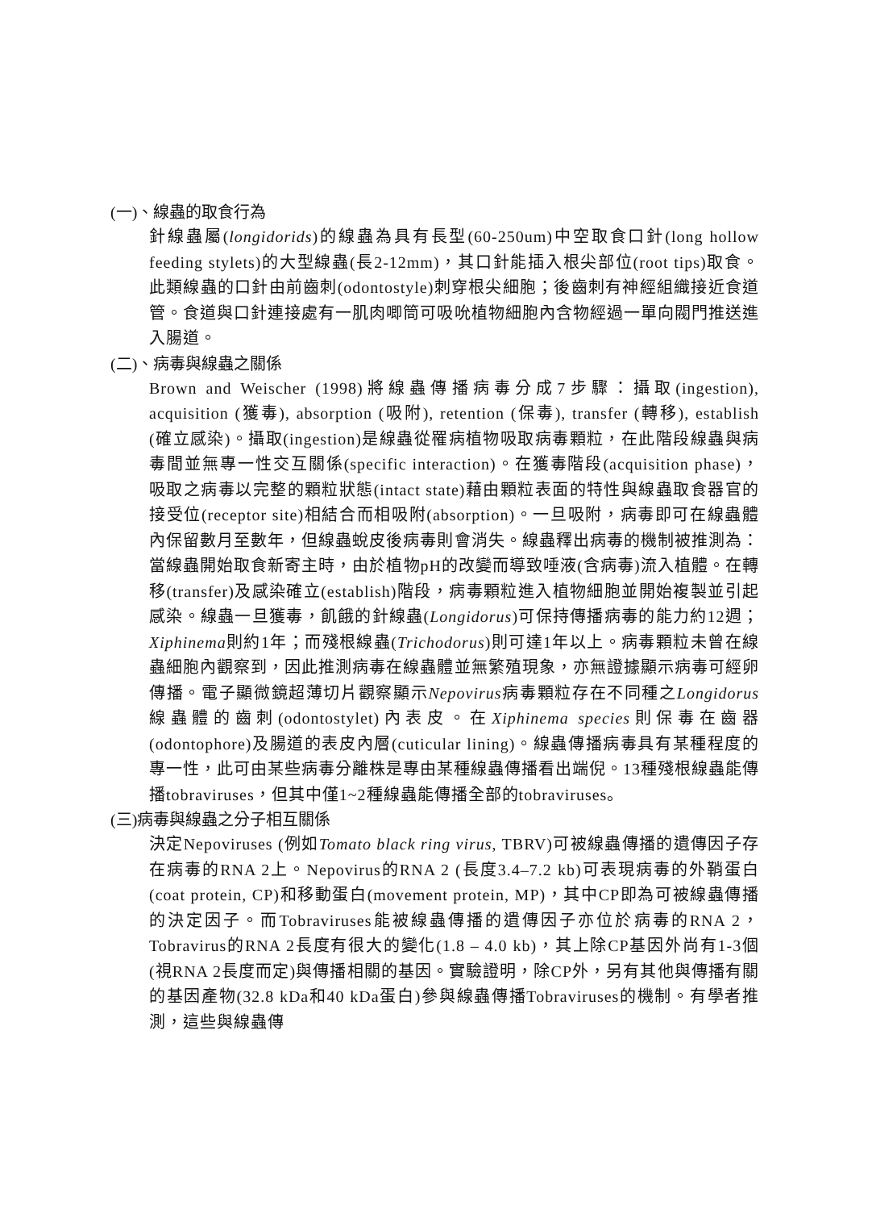(一)、線蟲的取食行為
針線蟲屬(longidorids)的線蟲為具有長型(60-250um)中空取食口針(long hollow feeding stylets)的大型線蟲(長2-12mm)，其口針能插入根尖部位(root tips)取食。此類線蟲的口針由前齒刺(odontostyle)刺穿根尖細胞；後齒刺有神經組織接近食道管。食道與口針連接處有一肌肉唧筒可吸吮植物細胞內含物經過一單向閥門推送進入腸道。
(二)、病毒與線蟲之關係
Brown and Weischer (1998)將線蟲傳播病毒分成7步驟：攝取(ingestion), acquisition (獲毒), absorption (吸附), retention (保毒), transfer (轉移), establish (確立感染)。攝取(ingestion)是線蟲從罹病植物吸取病毒顆粒，在此階段線蟲與病毒間並無專一性交互關係(specific interaction)。在獲毒階段(acquisition phase)，吸取之病毒以完整的顆粒狀態(intact state)藉由顆粒表面的特性與線蟲取食器官的接受位(receptor site)相結合而相吸附(absorption)。一旦吸附，病毒即可在線蟲體內保留數月至數年，但線蟲蛻皮後病毒則會消失。線蟲釋出病毒的機制被推測為：當線蟲開始取食新寄主時，由於植物pH的改變而導致唾液(含病毒)流入植體。在轉移(transfer)及感染確立(establish)階段，病毒顆粒進入植物細胞並開始複製並引起感染。線蟲一旦獲毒，飢餓的針線蟲(Longidorus)可保持傳播病毒的能力約12週； Xiphinema則約1年；而殘根線蟲(Trichodorus)則可達1年以上。病毒顆粒未曾在線蟲細胞內觀察到，因此推測病毒在線蟲體並無繁殖現象，亦無證據顯示病毒可經卵傳播。電子顯微鏡超薄切片觀察顯示Nepovirus病毒顆粒存在不同種之Longidorus線蟲體的齒刺(odontostylet)內表皮。在Xiphinema species則保毒在齒器(odontophore)及腸道的表皮內層(cuticular lining)。線蟲傳播病毒具有某種程度的專一性，此可由某些病毒分離株是專由某種線蟲傳播看出端倪。13種殘根線蟲能傳播tobraviruses，但其中僅1~2種線蟲能傳播全部的tobraviruses。
(三)病毒與線蟲之分子相互關係
決定Nepoviruses (例如Tomato black ring virus, TBRV)可被線蟲傳播的遺傳因子存在病毒的RNA 2上。Nepovirus的RNA 2 (長度3.4–7.2 kb)可表現病毒的外鞘蛋白(coat protein, CP)和移動蛋白(movement protein, MP)，其中CP即為可被線蟲傳播的決定因子。而Tobraviruses能被線蟲傳播的遺傳因子亦位於病毒的RNA 2，Tobravirus的RNA 2長度有很大的變化(1.8 – 4.0 kb)，其上除CP基因外尚有1-3個(視RNA 2長度而定)與傳播相關的基因。實驗證明，除CP外，另有其他與傳播有關的基因產物(32.8 kDa和40 kDa蛋白)參與線蟲傳播Tobraviruses的機制。有學者推測，這些與線蟲傳